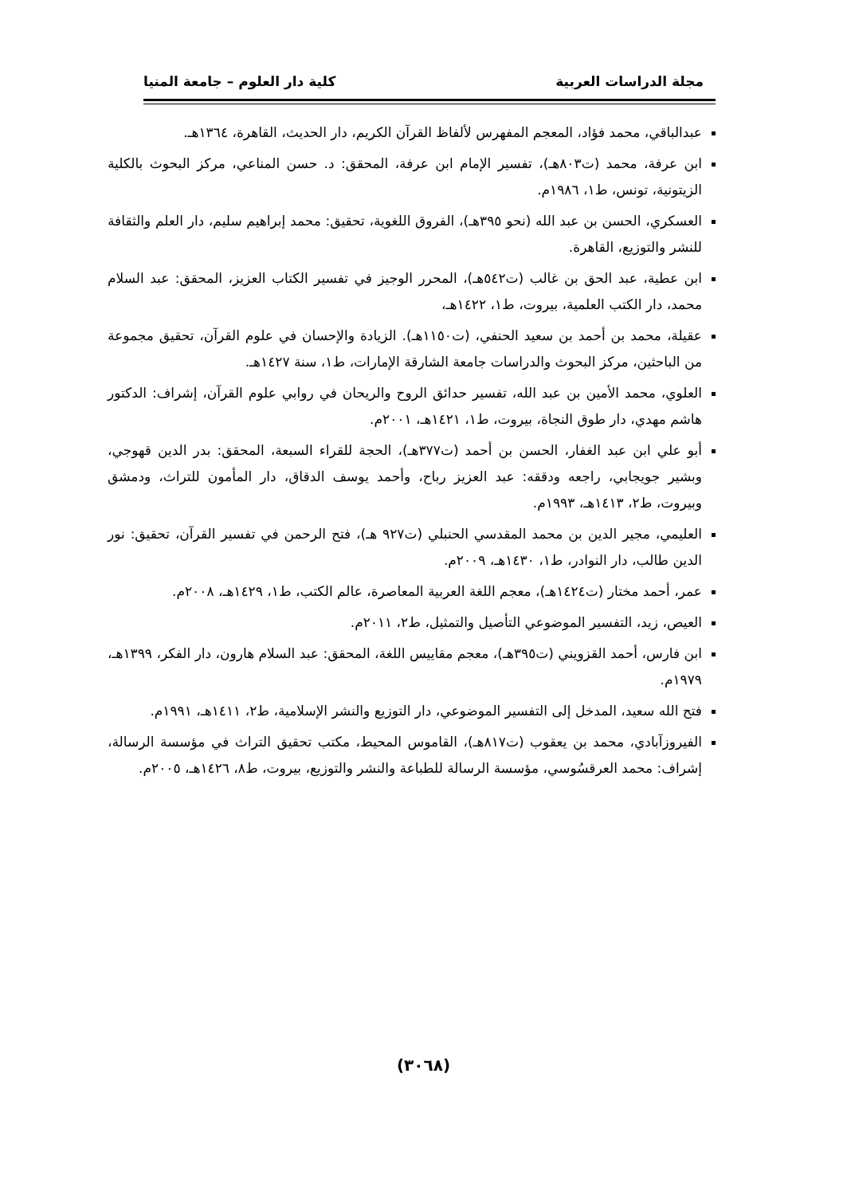مجلة الدراسات العربية كلية دار العلوم – جامعة المنيا
عبدالباقي، محمد فؤاد، المعجم المفهرس لألفاظ القرآن الكريم، دار الحديث، القاهرة، ١٣٦٤هـ.
ابن عرفة، محمد (ت٨٠٣هـ)، تفسير الإمام ابن عرفة، المحقق: د. حسن المناعي، مركز البحوث بالكلية الزيتونية، تونس، ط١، ١٩٨٦م.
العسكري، الحسن بن عبد الله (نحو ٣٩٥هـ)، الفروق اللغوية، تحقيق: محمد إبراهيم سليم، دار العلم والثقافة للنشر والتوزيع، القاهرة.
ابن عطية، عبد الحق بن غالب (ت٥٤٢هـ)، المحرر الوجيز في تفسير الكتاب العزيز، المحقق: عبد السلام محمد، دار الكتب العلمية، بيروت، ط١، ١٤٢٢هـ،
عقيلة، محمد بن أحمد بن سعيد الحنفي، (ت١١٥٠هـ). الزيادة والإحسان في علوم القرآن، تحقيق مجموعة من الباحثين، مركز البحوث والدراسات جامعة الشارقة الإمارات، ط١، سنة ١٤٢٧هـ.
العلوي، محمد الأمين بن عبد الله، تفسير حدائق الروح والريحان في روابي علوم القرآن، إشراف: الدكتور هاشم مهدي، دار طوق النجاة، بيروت، ط١، ١٤٢١هـ، ٢٠٠١م.
أبو علي ابن عبد الغفار، الحسن بن أحمد (ت٣٧٧هـ)، الحجة للقراء السبعة، المحقق: بدر الدين قهوجي، وبشير جويجابي، راجعه ودققه: عبد العزيز رباح، وأحمد يوسف الدقاق، دار المأمون للتراث، ودمشق وبيروت، ط٢، ١٤١٣هـ، ١٩٩٣م.
العليمي، مجير الدين بن محمد المقدسي الحنبلي (ت٩٢٧ هـ)، فتح الرحمن في تفسير القرآن، تحقيق: نور الدين طالب، دار النوادر، ط١، ١٤٣٠هـ، ٢٠٠٩م.
عمر، أحمد مختار (ت١٤٢٤هـ)، معجم اللغة العربية المعاصرة، عالم الكتب، ط١، ١٤٢٩هـ، ٢٠٠٨م.
العيص، زيد، التفسير الموضوعي التأصيل والتمثيل، ط٢، ٢٠١١م.
ابن فارس، أحمد القزويني (ت٣٩٥هـ)، معجم مقاييس اللغة، المحقق: عبد السلام هارون، دار الفكر، ١٣٩٩هـ، ١٩٧٩م.
فتح الله سعيد، المدخل إلى التفسير الموضوعي، دار التوزيع والنشر الإسلامية، ط٢، ١٤١١هـ، ١٩٩١م.
الفيروزآبادي، محمد بن يعقوب (ت٨١٧هـ)، القاموس المحيط، مكتب تحقيق التراث في مؤسسة الرسالة، إشراف: محمد العرقسُوسي، مؤسسة الرسالة للطباعة والنشر والتوزيع، بيروت، ط٨، ١٤٢٦هـ، ٢٠٠٥م.
(٣٠٦٨)